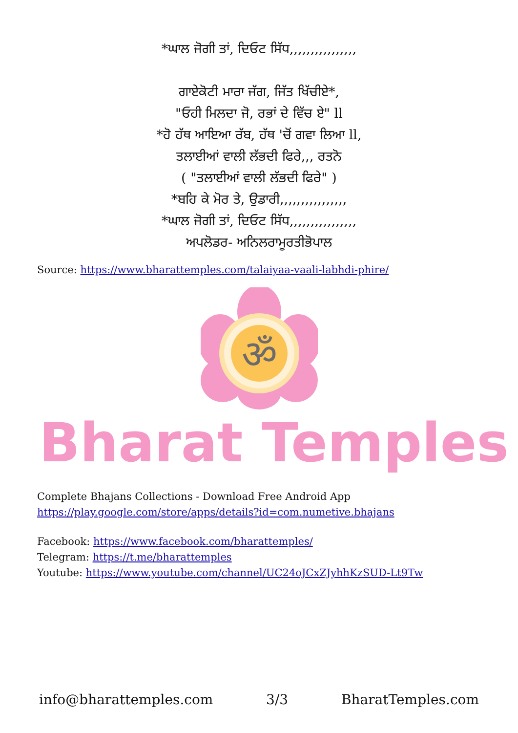*ਘਾਲ ਜੋਗੀ ਤਾਂ, ਦਿਓਟ ਸਿੱਧ,,,,,,,,,,,,,,,,
ਗਾਏਕੋਟੀ ਮਾਰਾ ਜੱਗ, ਜਿੱਤ ਖਿੱਚੀਏ*,
"ਓਹੀ ਮਿਲਦਾ ਜੋ, ਰਭਾਂ ਦੇ ਵਿੱਚ ਏ" ll
*ਹੋ ਹੱਥ ਆਇਆ ਰੱਬ, ਹੱਥ 'ਚੋਂ ਗਵਾ ਲਿਆ ll,
ਤਲਾਈਆਂ ਵਾਲੀ ਲੱਭਦੀ ਫਿਰੇ,,, ਰਤਨੋ
( "ਤਲਾਈਆਂ ਵਾਲੀ ਲੱਭਦੀ ਫਿਰੇ" )
*ਬਹਿ ਕੇ ਮੋਰ ਤੇ, ਉਡਾਰੀ,,,,,,,,,,,,,,,,
*ਘਾਲ ਜੋਗੀ ਤਾਂ, ਦਿਓਟ ਸਿੱਧ,,,,,,,,,,,,,,,,
ਅਪਲੋਡਰ- ਅਨਿਲਰਾਮੂਰਤੀਭੋਪਾਲ
Source: https://www.bharattemples.com/talaiyaa-vaali-labhdi-phire/
ॐ
Bharat Temples
Complete Bhajans Collections - Download Free Android App
https://play.google.com/store/apps/details?id=com.numetive.bhajans
Facebook: https://www.facebook.com/bharattemples/
Telegram: https://t.me/bharattemples
Youtube: https://www.youtube.com/channel/UC24oJCxZJyhhKzSUD-Lt9Tw
info@bharattemples.com 3/3 BharatTemples.com